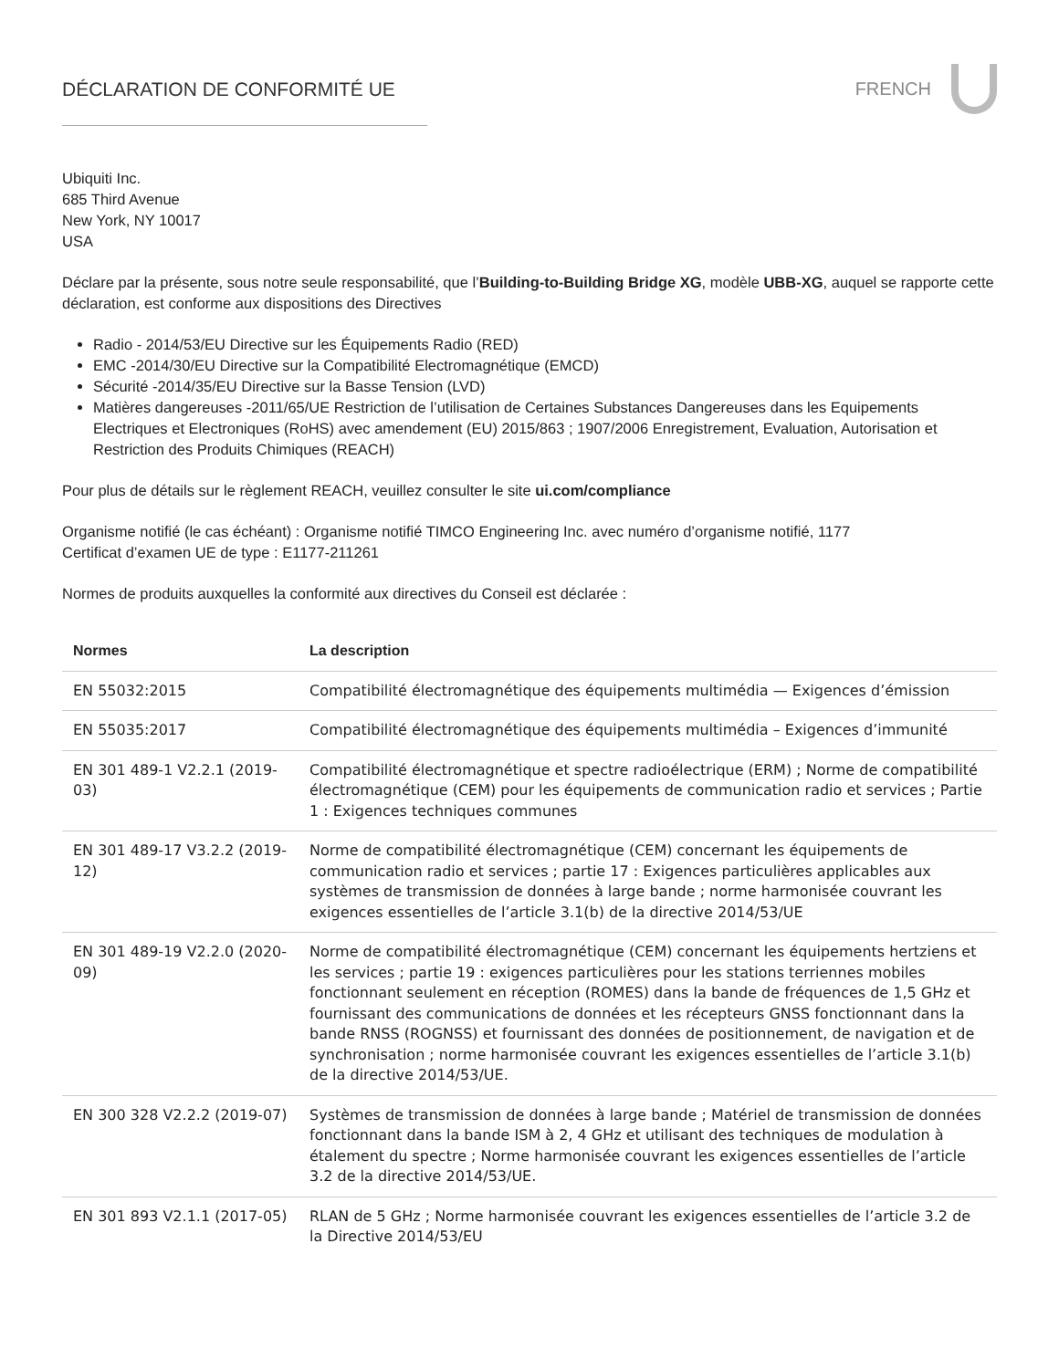DÉCLARATION DE CONFORMITÉ UE FRENCH
Ubiquiti Inc.
685 Third Avenue
New York, NY 10017
USA
Déclare par la présente, sous notre seule responsabilité, que l’Building-to-Building Bridge XG, modèle UBB-XG, auquel se rapporte cette déclaration, est conforme aux dispositions des Directives
Radio - 2014/53/EU Directive sur les Équipements Radio (RED)
EMC -2014/30/EU Directive sur la Compatibilité Electromagnétique (EMCD)
Sécurité -2014/35/EU Directive sur la Basse Tension (LVD)
Matières dangereuses -2011/65/UE Restriction de l’utilisation de Certaines Substances Dangereuses dans les Equipements Electriques et Electroniques (RoHS) avec amendement (EU) 2015/863 ; 1907/2006 Enregistrement, Evaluation, Autorisation et Restriction des Produits Chimiques (REACH)
Pour plus de détails sur le règlement REACH, veuillez consulter le site ui.com/compliance
Organisme notifié (le cas échéant) : Organisme notifié TIMCO Engineering Inc. avec numéro d’organisme notifié, 1177
Certificat d’examen UE de type : E1177-211261
Normes de produits auxquelles la conformité aux directives du Conseil est déclarée :
| Normes | La description |
| --- | --- |
| EN 55032:2015 | Compatibilité électromagnétique des équipements multimédia — Exigences d’émission |
| EN 55035:2017 | Compatibilité électromagnétique des équipements multimédia – Exigences d’immunité |
| EN 301 489-1 V2.2.1 (2019-03) | Compatibilité électromagnétique et spectre radioélectrique (ERM) ; Norme de compatibilité électromagnétique (CEM) pour les équipements de communication radio et services ; Partie 1 : Exigences techniques communes |
| EN 301 489-17 V3.2.2 (2019-12) | Norme de compatibilité électromagnétique (CEM) concernant les équipements de communication radio et services ; partie 17 : Exigences particulières applicables aux systèmes de transmission de données à large bande ; norme harmonisée couvrant les exigences essentielles de l’article 3.1(b) de la directive 2014/53/UE |
| EN 301 489-19 V2.2.0 (2020-09) | Norme de compatibilité électromagnétique (CEM) concernant les équipements hertziens et les services ; partie 19 : exigences particulières pour les stations terriennes mobiles fonctionnant seulement en réception (ROMES) dans la bande de fréquences de 1,5 GHz et fournissant des communications de données et les récepteurs GNSS fonctionnant dans la bande RNSS (ROGNSS) et fournissant des données de positionnement, de navigation et de synchronisation ; norme harmonisée couvrant les exigences essentielles de l’article 3.1(b) de la directive 2014/53/UE. |
| EN 300 328 V2.2.2 (2019-07) | Systèmes de transmission de données à large bande ; Matériel de transmission de données fonctionnant dans la bande ISM à 2, 4 GHz et utilisant des techniques de modulation à étalement du spectre ; Norme harmonisée couvrant les exigences essentielles de l’article 3.2 de la directive 2014/53/UE. |
| EN 301 893 V2.1.1 (2017-05) | RLAN de 5 GHz ; Norme harmonisée couvrant les exigences essentielles de l’article 3.2 de la Directive 2014/53/EU |